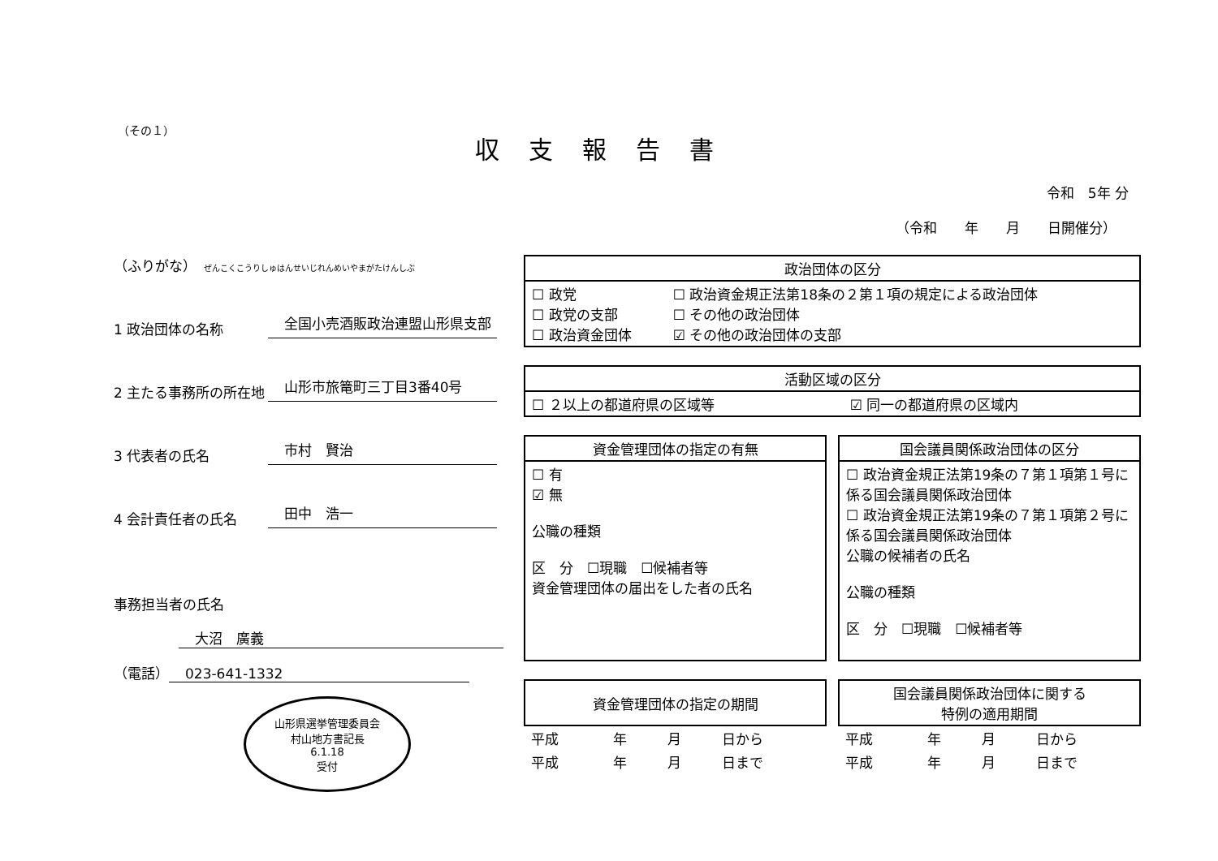（その１）
収支報告書
令和　5年 分
（令和　　年　　月　　日開催分）
（ふりがな）　ぜんこくこうりしゅはんせいじれんめいやまがたけんしぶ
1 政治団体の名称 全国小売酒販政治連盟山形県支部
2 主たる事務所の所在地 山形市旅篭町三丁目3番40号
3 代表者の氏名 市村　賢治
4 会計責任者の氏名 田中　浩一
事務担当者の氏名
大沼　廣義
（電話） 023-641-1332
山形県選挙管理委員会
村山地方書記長
6.1.18
受付
| 政治団体の区分 | |
| --- | --- |
| ☐ 政党 ☐ 政党の支部 ☐ 政治資金団体 | ☐ 政治資金規正法第18条の２第１項の規定による政治団体 ☐ その他の政治団体 ☑ その他の政治団体の支部 |
| 活動区域の区分 | |
| --- | --- |
| ☐ ２以上の都道府県の区域等 | ☑ 同一の都道府県の区域内 |
| 資金管理団体の指定の有無 |
| --- |
| ☐ 有 ☑ 無 公職の種類 区 分 ☐現職 ☐候補者等 資金管理団体の届出をした者の氏名 |
| 国会議員関係政治団体の区分 |
| --- |
| ☐ 政治資金規正法第19条の７第１項第１号に係る国会議員関係政治団体 ☐ 政治資金規正法第19条の７第１項第２号に係る国会議員関係政治団体 公職の候補者の氏名 公職の種類 区 分 ☐現職 ☐候補者等 |
| 資金管理団体の指定の期間 | | | |
| --- | --- | --- | --- |
| 平成 | 年 | 月 | 日から |
| 平成 | 年 | 月 | 日まで |
| 国会議員関係政治団体に関する 特例の適用期間 | | | |
| --- | --- | --- | --- |
| 平成 | 年 | 月 | 日から |
| 平成 | 年 | 月 | 日まで |